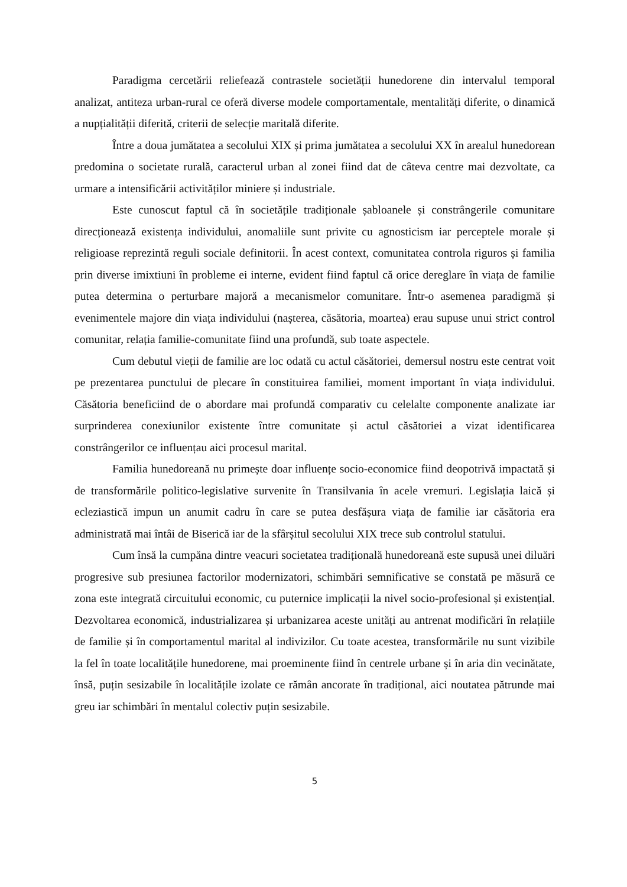Paradigma cercetării reliefează contrastele societății hunedorene din intervalul temporal analizat, antiteza urban-rural ce oferă diverse modele comportamentale, mentalități diferite, o dinamică a nupțialității diferită, criterii de selecție maritală diferite.
Între a doua jumătatea a secolului XIX și prima jumătatea a secolului XX în arealul hunedorean predomina o societate rurală, caracterul urban al zonei fiind dat de câteva centre mai dezvoltate, ca urmare a intensificării activităților miniere și industriale.
Este cunoscut faptul că în societățile tradiționale șabloanele și constrângerile comunitare direcționează existența individului, anomaliile sunt privite cu agnosticism iar perceptele morale și religioase reprezintă reguli sociale definitorii. În acest context, comunitatea controla riguros și familia prin diverse imixtiuni în probleme ei interne, evident fiind faptul că orice dereglare în viața de familie putea determina o perturbare majoră a mecanismelor comunitare. Într-o asemenea paradigmă și evenimentele majore din viața individului (nașterea, căsătoria, moartea) erau supuse unui strict control comunitar, relația familie-comunitate fiind una profundă, sub toate aspectele.
Cum debutul vieții de familie are loc odată cu actul căsătoriei, demersul nostru este centrat voit pe prezentarea punctului de plecare în constituirea familiei, moment important în viața individului. Căsătoria beneficiind de o abordare mai profundă comparativ cu celelalte componente analizate iar surprinderea conexiunilor existente între comunitate și actul căsătoriei a vizat identificarea constrângerilor ce influențau aici procesul marital.
Familia hunedoreană nu primește doar influențe socio-economice fiind deopotrivă impactată și de transformările politico-legislative survenite în Transilvania în acele vremuri. Legislația laică și ecleziastică impun un anumit cadru în care se putea desfășura viața de familie iar căsătoria era administrată mai întâi de Biserică iar de la sfârșitul secolului XIX trece sub controlul statului.
Cum însă la cumpăna dintre veacuri societatea tradițională hunedoreană este supusă unei diluări progresive sub presiunea factorilor modernizatori, schimbări semnificative se constată pe măsură ce zona este integrată circuitului economic, cu puternice implicații la nivel socio-profesional și existențial. Dezvoltarea economică, industrializarea și urbanizarea aceste unități au antrenat modificări în relațiile de familie și în comportamentul marital al indivizilor. Cu toate acestea, transformările nu sunt vizibile la fel în toate localitățile hunedorene, mai proeminente fiind în centrele urbane și în aria din vecinătate, însă, puțin sesizabile în localitățile izolate ce rămân ancorate în tradițional, aici noutatea pătrunde mai greu iar schimbări în mentalul colectiv puțin sesizabile.
5